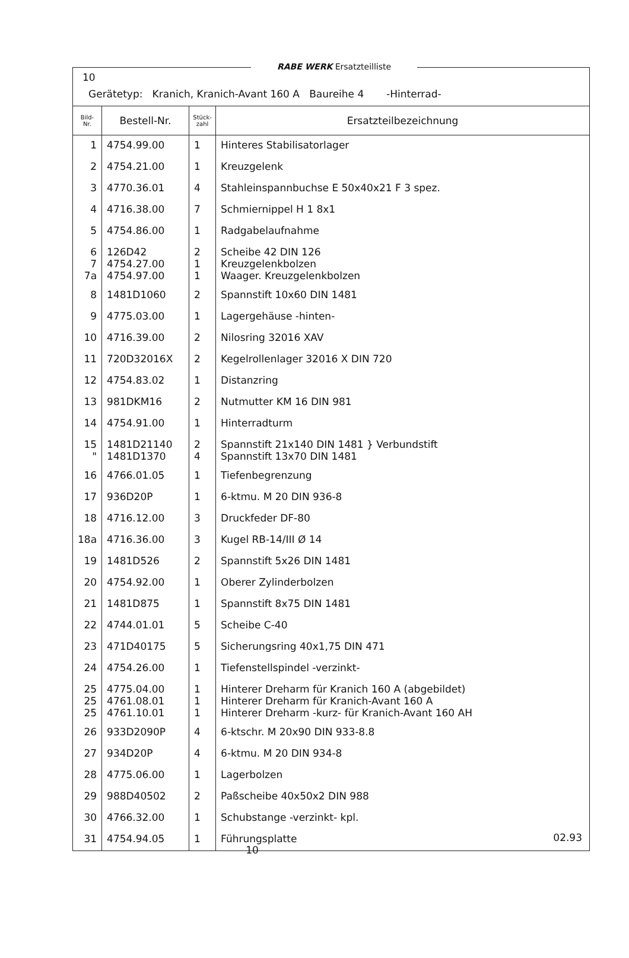RABE WERK Ersatzteilliste
10
Gerätetyp: Kranich, Kranich-Avant 160 A Baureihe 4 -Hinterrad-
| Bild- Nr. | Bestell-Nr. | Stück- zahl | Ersatzteilbezeichnung |
| --- | --- | --- | --- |
| 1 | 4754.99.00 | 1 | Hinteres Stabilisatorlager |
| 2 | 4754.21.00 | 1 | Kreuzgelenk |
| 3 | 4770.36.01 | 4 | Stahleinspannbuchse E 50x40x21 F 3 spez. |
| 4 | 4716.38.00 | 7 | Schmiernippel H 1 8x1 |
| 5 | 4754.86.00 | 1 | Radgabelaufnahme |
| 6 7 7a | 126D42 4754.27.00 4754.97.00 | 2 1 1 | Scheibe 42 DIN 126 Kreuzgelenkbolzen Waager. Kreuzgelenkbolzen |
| 8 | 1481D1060 | 2 | Spannstift 10x60 DIN 1481 |
| 9 | 4775.03.00 | 1 | Lagergehäuse -hinten- |
| 10 | 4716.39.00 | 2 | Nilosring 32016 XAV |
| 11 | 720D32016X | 2 | Kegelrollenlager 32016 X DIN 720 |
| 12 | 4754.83.02 | 1 | Distanzring |
| 13 | 981DKM16 | 2 | Nutmutter KM 16 DIN 981 |
| 14 | 4754.91.00 | 1 | Hinterradturm |
| 15 " | 1481D21140 1481D1370 | 2 4 | Spannstift 21x140 DIN 1481 } Verbundstift Spannstift 13x70 DIN 1481 |
| 16 | 4766.01.05 | 1 | Tiefenbegrenzung |
| 17 | 936D20P | 1 | 6-ktmu. M 20 DIN 936-8 |
| 18 | 4716.12.00 | 3 | Druckfeder DF-80 |
| 18a | 4716.36.00 | 3 | Kugel RB-14/III Ø 14 |
| 19 | 1481D526 | 2 | Spannstift 5x26 DIN 1481 |
| 20 | 4754.92.00 | 1 | Oberer Zylinderbolzen |
| 21 | 1481D875 | 1 | Spannstift 8x75 DIN 1481 |
| 22 | 4744.01.01 | 5 | Scheibe C-40 |
| 23 | 471D40175 | 5 | Sicherungsring 40x1,75 DIN 471 |
| 24 | 4754.26.00 | 1 | Tiefenstellspindel -verzinkt- |
| 25 25 25 | 4775.04.00 4761.08.01 4761.10.01 | 1 1 1 | Hinterer Dreharm für Kranich 160 A (abgebildet) Hinterer Dreharm für Kranich-Avant 160 A Hinterer Dreharm -kurz- für Kranich-Avant 160 AH |
| 26 | 933D2090P | 4 | 6-ktschr. M 20x90 DIN 933-8.8 |
| 27 | 934D20P | 4 | 6-ktmu. M 20 DIN 934-8 |
| 28 | 4775.06.00 | 1 | Lagerbolzen |
| 29 | 988D40502 | 2 | Paßscheibe 40x50x2 DIN 988 |
| 30 | 4766.32.00 | 1 | Schubstange -verzinkt- kpl. |
| 31 | 4754.94.05 | 1 | Führungsplatte |
02.93
10